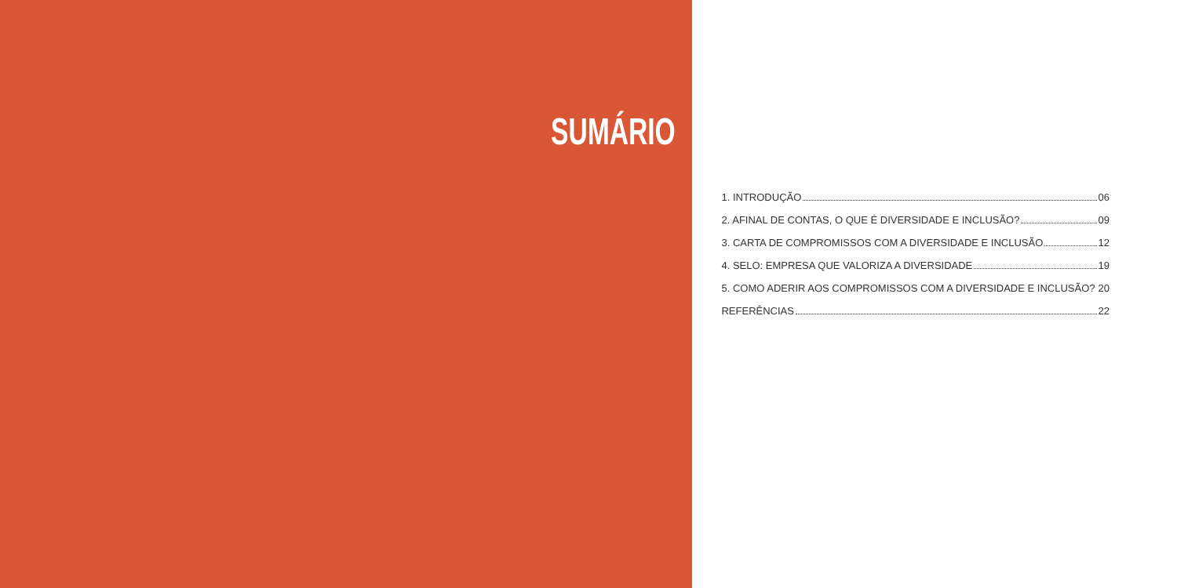SUMÁRIO
1. INTRODUÇÃO 06
2. AFINAL DE CONTAS, O QUE É DIVERSIDADE E INCLUSÃO? 09
3. CARTA DE COMPROMISSOS COM A DIVERSIDADE E INCLUSÃO 12
4. SELO: EMPRESA QUE VALORIZA A DIVERSIDADE 19
5. COMO ADERIR AOS COMPROMISSOS COM A DIVERSIDADE E INCLUSÃO? 20
REFERÊNCIAS 22